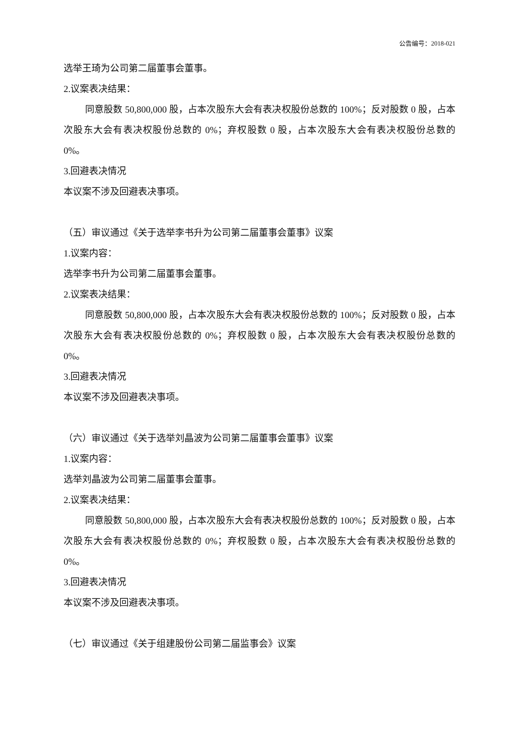公告编号：2018-021
选举王琦为公司第二届董事会董事。
2.议案表决结果：
同意股数 50,800,000 股，占本次股东大会有表决权股份总数的 100%；反对股数 0 股，占本次股东大会有表决权股份总数的 0%；弃权股数 0 股，占本次股东大会有表决权股份总数的 0%。
3.回避表决情况
本议案不涉及回避表决事项。
（五）审议通过《关于选举李书升为公司第二届董事会董事》议案
1.议案内容：
选举李书升为公司第二届董事会董事。
2.议案表决结果：
同意股数 50,800,000 股，占本次股东大会有表决权股份总数的 100%；反对股数 0 股，占本次股东大会有表决权股份总数的 0%；弃权股数 0 股，占本次股东大会有表决权股份总数的 0%。
3.回避表决情况
本议案不涉及回避表决事项。
（六）审议通过《关于选举刘晶波为公司第二届董事会董事》议案
1.议案内容：
选举刘晶波为公司第二届董事会董事。
2.议案表决结果：
同意股数 50,800,000 股，占本次股东大会有表决权股份总数的 100%；反对股数 0 股，占本次股东大会有表决权股份总数的 0%；弃权股数 0 股，占本次股东大会有表决权股份总数的 0%。
3.回避表决情况
本议案不涉及回避表决事项。
（七）审议通过《关于组建股份公司第二届监事会》议案